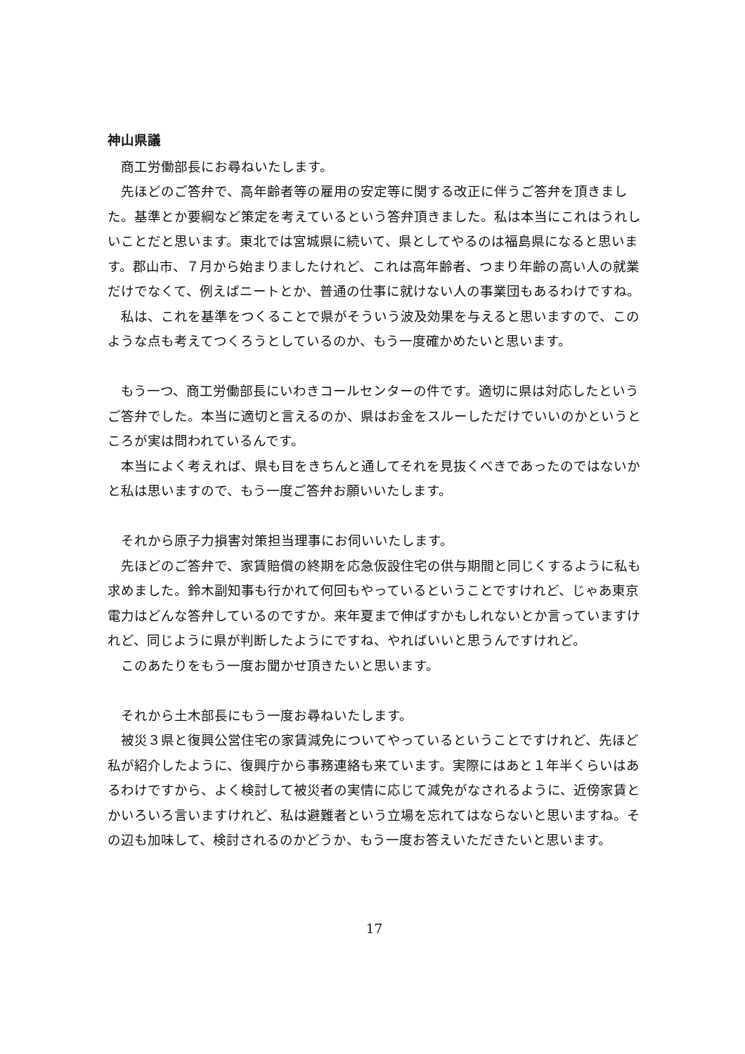神山県議
商工労働部長にお尋ねいたします。
先ほどのご答弁で、高年齢者等の雇用の安定等に関する改正に伴うご答弁を頂きました。基準とか要綱など策定を考えているという答弁頂きました。私は本当にこれはうれしいことだと思います。東北では宮城県に続いて、県としてやるのは福島県になると思います。郡山市、７月から始まりましたけれど、これは高年齢者、つまり年齢の高い人の就業だけでなくて、例えばニートとか、普通の仕事に就けない人の事業団もあるわけですね。
私は、これを基準をつくることで県がそういう波及効果を与えると思いますので、このような点も考えてつくろうとしているのか、もう一度確かめたいと思います。
もう一つ、商工労働部長にいわきコールセンターの件です。適切に県は対応したというご答弁でした。本当に適切と言えるのか、県はお金をスルーしただけでいいのかというところが実は問われているんです。
本当によく考えれば、県も目をきちんと通してそれを見抜くべきであったのではないかと私は思いますので、もう一度ご答弁お願いいたします。
それから原子力損害対策担当理事にお伺いいたします。
先ほどのご答弁で、家賃賠償の終期を応急仮設住宅の供与期間と同じくするように私も求めました。鈴木副知事も行かれて何回もやっているということですけれど、じゃあ東京電力はどんな答弁しているのですか。来年夏まで伸ばすかもしれないとか言っていますけれど、同じように県が判断したようにですね、やればいいと思うんですけれど。
このあたりをもう一度お聞かせ頂きたいと思います。
それから土木部長にもう一度お尋ねいたします。
被災３県と復興公営住宅の家賃減免についてやっているということですけれど、先ほど私が紹介したように、復興庁から事務連絡も来ています。実際にはあと１年半くらいはあるわけですから、よく検討して被災者の実情に応じて減免がなされるように、近傍家賃とかいろいろ言いますけれど、私は避難者という立場を忘れてはならないと思いますね。その辺も加味して、検討されるのかどうか、もう一度お答えいただきたいと思います。
17